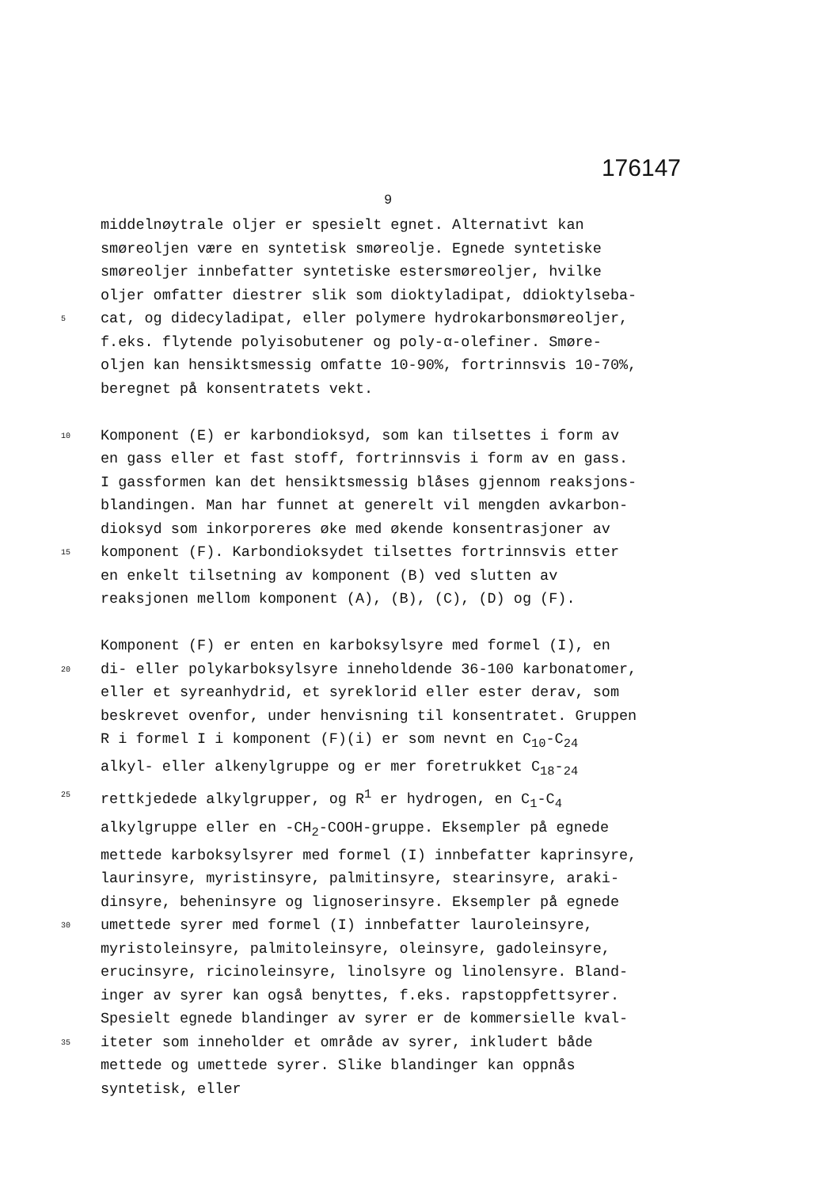176147
9
middelnøytrale oljer er spesielt egnet. Alternativt kan
smøreoljen være en syntetisk smøreolje. Egnede syntetiske
smøreoljer innbefatter syntetiske estersmøreoljer, hvilke
oljer omfatter diestrer slik som dioktyladipat, ddioktylseba-
5 cat, og didecyladipat, eller polymere hydrokarbonsmøreoljer,
f.eks. flytende polyisobutener og poly-α-olefiner. Smøre-
oljen kan hensiktsmessig omfatte 10-90%, fortrinnsvis 10-70%,
beregnet på konsentratets vekt.
10 Komponent (E) er karbondioksyd, som kan tilsettes i form av
en gass eller et fast stoff, fortrinnsvis i form av en gass.
I gassformen kan det hensiktsmessig blåses gjennom reaksjons-
blandingen. Man har funnet at generelt vil mengden avkarbon-
dioksyd som inkorporeres øke med økende konsentrasjoner av
15 komponent (F). Karbondioksydet tilsettes fortrinnsvis etter
en enkelt tilsetning av komponent (B) ved slutten av
reaksjonen mellom komponent (A), (B), (C), (D) og (F).
Komponent (F) er enten en karboksylsyre med formel (I), en
20 di- eller polykarboksylsyre inneholdende 36-100 karbonatomer,
eller et syreanhydrid, et syreklorid eller ester derav, som
beskrevet ovenfor, under henvisning til konsentratet. Gruppen
R i formel I i komponent (F)(i) er som nevnt en C<sub>10</sub>-C<sub>24</sub>
alkyl- eller alkenylgruppe og er mer foretrukket C<sub>18</sub>-<sub>24</sub>
25 rettkjedede alkylgrupper, og R<sup>1</sup> er hydrogen, en C<sub>1</sub>-C<sub>4</sub>
alkylgruppe eller en -CH<sub>2</sub>-COOH-gruppe. Eksempler på egnede
mettede karboksylsyrer med formel (I) innbefatter kaprinsyre,
laurinsyre, myristinsyre, palmitinsyre, stearinsyre, araki-
dinsyre, beheninsyre og lignoserinsyre. Eksempler på egnede
30 umettede syrer med formel (I) innbefatter lauroleinsyre,
myristoleinsyre, palmitoleinsyre, oleinsyre, gadoleinsyre,
erucinsyre, ricinoleinsyre, linolsyre og linolensyre. Bland-
inger av syrer kan også benyttes, f.eks. rapstoppfettsyrer.
Spesielt egnede blandinger av syrer er de kommersielle kval-
35 iteter som inneholder et område av syrer, inkludert både
mettede og umettede syrer. Slike blandinger kan oppnås
syntetisk, eller